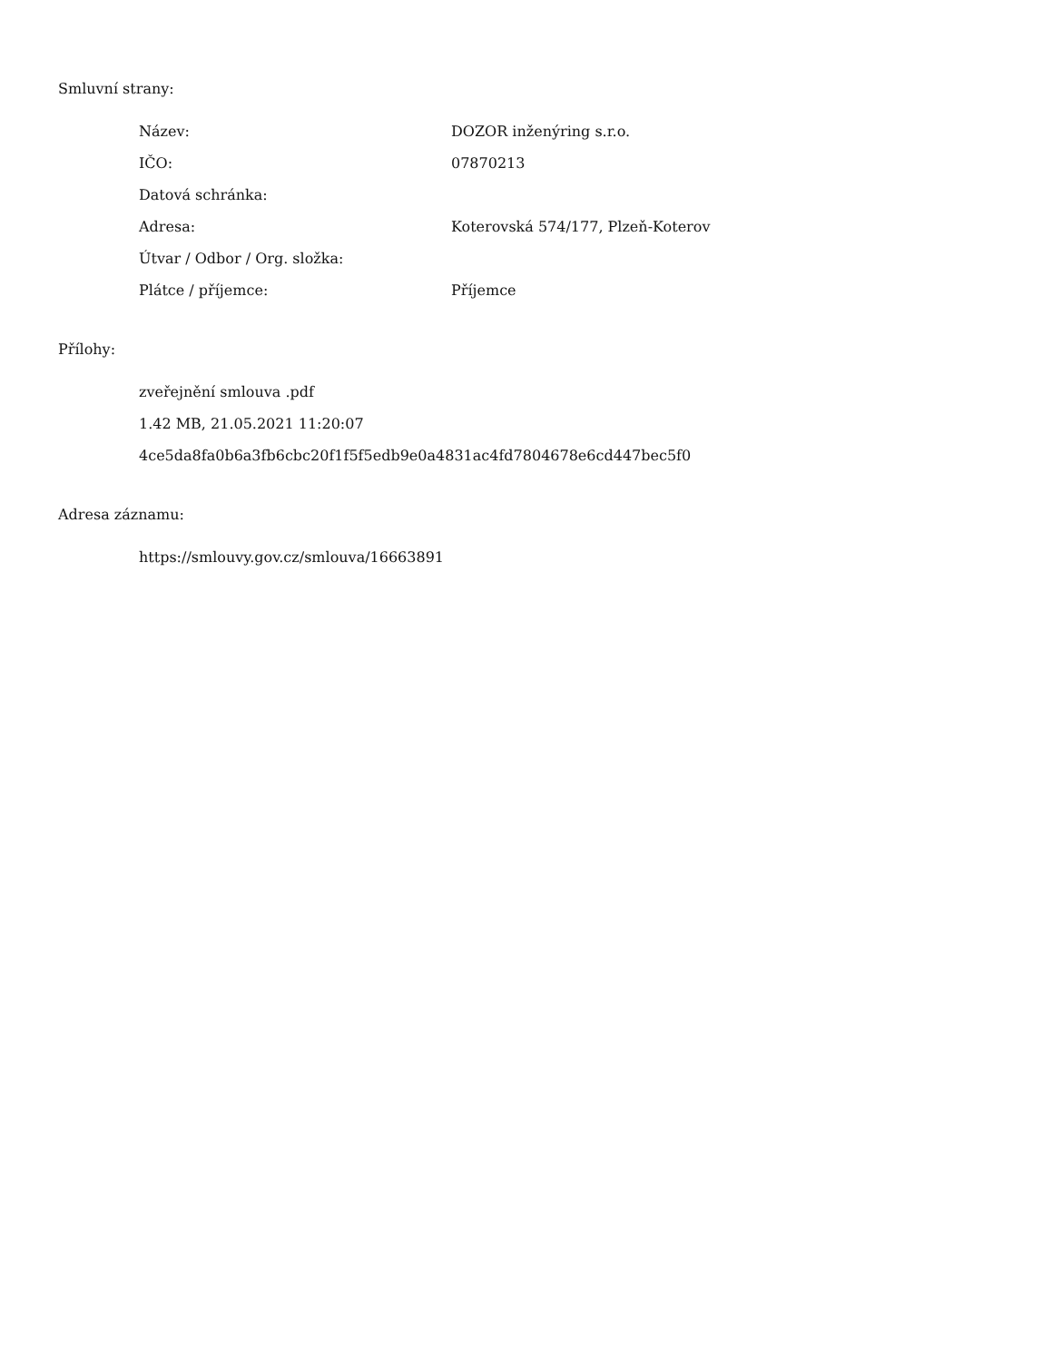Smluvní strany:
| Název: | DOZOR inženýring s.r.o. |
| IČO: | 07870213 |
| Datová schránka: | |
| Adresa: | Koterovská 574/177, Plzeň-Koterov |
| Útvar / Odbor / Org. složka: | |
| Plátce / příjemce: | Příjemce |
Přílohy:
zveřejnění smlouva .pdf
1.42 MB, 21.05.2021 11:20:07
4ce5da8fa0b6a3fb6cbc20f1f5f5edb9e0a4831ac4fd7804678e6cd447bec5f0
Adresa záznamu:
https://smlouvy.gov.cz/smlouva/16663891